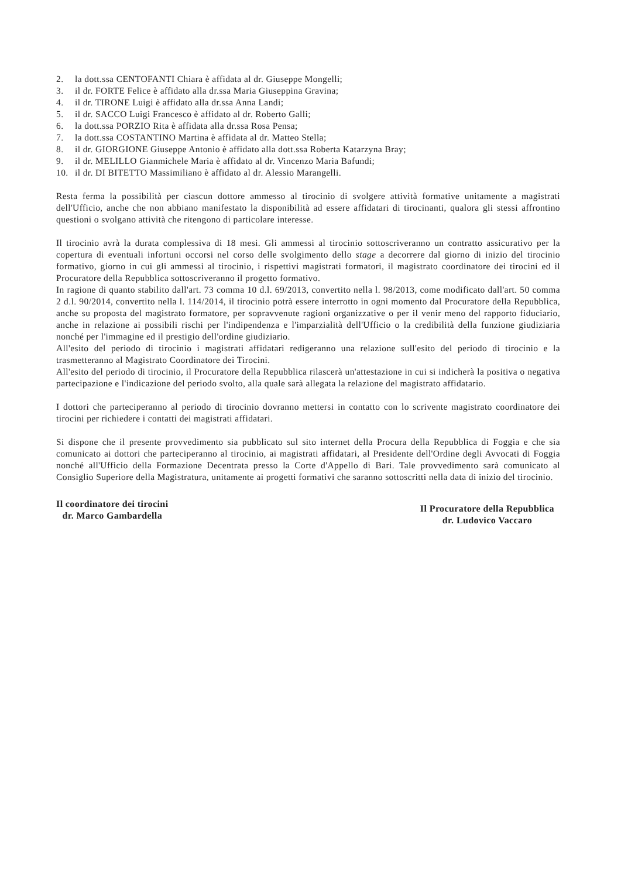2. la dott.ssa CENTOFANTI Chiara è affidata al dr. Giuseppe Mongelli;
3. il dr. FORTE Felice è affidato alla dr.ssa Maria Giuseppina Gravina;
4. il dr. TIRONE Luigi è affidato alla dr.ssa Anna Landi;
5. il dr. SACCO Luigi Francesco è affidato al dr. Roberto Galli;
6. la dott.ssa PORZIO Rita è affidata alla dr.ssa Rosa Pensa;
7. la dott.ssa COSTANTINO Martina è affidata al dr. Matteo Stella;
8. il dr. GIORGIONE Giuseppe Antonio è affidato alla dott.ssa Roberta Katarzyna Bray;
9. il dr. MELILLO Gianmichele Maria è affidato al dr. Vincenzo Maria Bafundi;
10. il dr. DI BITETTO Massimiliano è affidato al dr. Alessio Marangelli.
Resta ferma la possibilità per ciascun dottore ammesso al tirocinio di svolgere attività formative unitamente a magistrati dell'Ufficio, anche che non abbiano manifestato la disponibilità ad essere affidatari di tirocinanti, qualora gli stessi affrontino questioni o svolgano attività che ritengono di particolare interesse.
Il tirocinio avrà la durata complessiva di 18 mesi. Gli ammessi al tirocinio sottoscriveranno un contratto assicurativo per la copertura di eventuali infortuni occorsi nel corso delle svolgimento dello stage a decorrere dal giorno di inizio del tirocinio formativo, giorno in cui gli ammessi al tirocinio, i rispettivi magistrati formatori, il magistrato coordinatore dei tirocini ed il Procuratore della Repubblica sottoscriveranno il progetto formativo.
In ragione di quanto stabilito dall'art. 73 comma 10 d.l. 69/2013, convertito nella l. 98/2013, come modificato dall'art. 50 comma 2 d.l. 90/2014, convertito nella l. 114/2014, il tirocinio potrà essere interrotto in ogni momento dal Procuratore della Repubblica, anche su proposta del magistrato formatore, per sopravvenute ragioni organizzative o per il venir meno del rapporto fiduciario, anche in relazione ai possibili rischi per l'indipendenza e l'imparzialità dell'Ufficio o la credibilità della funzione giudiziaria nonché per l'immagine ed il prestigio dell'ordine giudiziario.
All'esito del periodo di tirocinio i magistrati affidatari redigeranno una relazione sull'esito del periodo di tirocinio e la trasmetteranno al Magistrato Coordinatore dei Tirocini.
All'esito del periodo di tirocinio, il Procuratore della Repubblica rilascerà un'attestazione in cui si indicherà la positiva o negativa partecipazione e l'indicazione del periodo svolto, alla quale sarà allegata la relazione del magistrato affidatario.
I dottori che parteciperanno al periodo di tirocinio dovranno mettersi in contatto con lo scrivente magistrato coordinatore dei tirocini per richiedere i contatti dei magistrati affidatari.
Si dispone che il presente provvedimento sia pubblicato sul sito internet della Procura della Repubblica di Foggia e che sia comunicato ai dottori che parteciperanno al tirocinio, ai magistrati affidatari, al Presidente dell'Ordine degli Avvocati di Foggia nonché all'Ufficio della Formazione Decentrata presso la Corte d'Appello di Bari. Tale provvedimento sarà comunicato al Consiglio Superiore della Magistratura, unitamente ai progetti formativi che saranno sottoscritti nella data di inizio del tirocinio.
Il coordinatore dei tirocini
dr. Marco Gambardella
Il Procuratore della Repubblica
dr. Ludovico Vaccaro